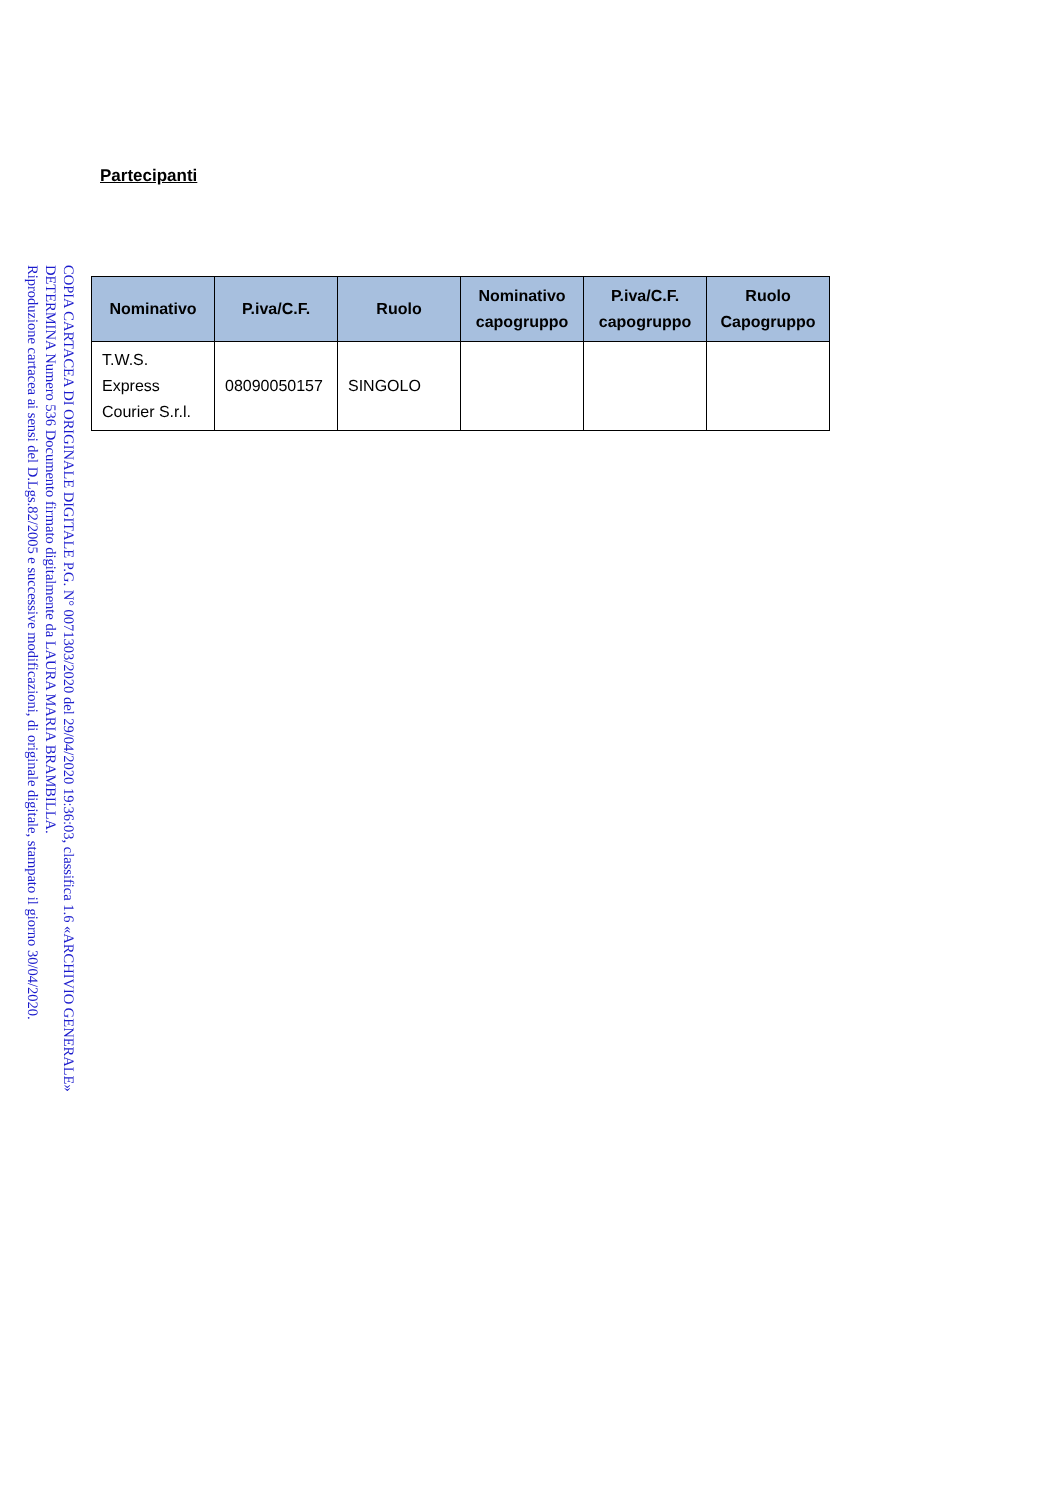COPIA CARTACEA DI ORIGINALE DIGITALE P.G. N° 0071303/2020 del 29/04/2020 19:36:03, classifica 1.6 «ARCHIVIO GENERALE»
DETERMINA Numero 536 Documento firmato digitalmente da LAURA MARIA BRAMBILLA.
Riproduzione cartacea ai sensi del D.Lgs.82/2005 e successive modificazioni, di originale digitale, stampato il giorno 30/04/2020.
Partecipanti
| Nominativo | P.iva/C.F. | Ruolo | Nominativo capogruppo | P.iva/C.F. capogruppo | Ruolo Capogruppo |
| --- | --- | --- | --- | --- | --- |
| T.W.S. Express Courier S.r.l. | 08090050157 | SINGOLO | | | |